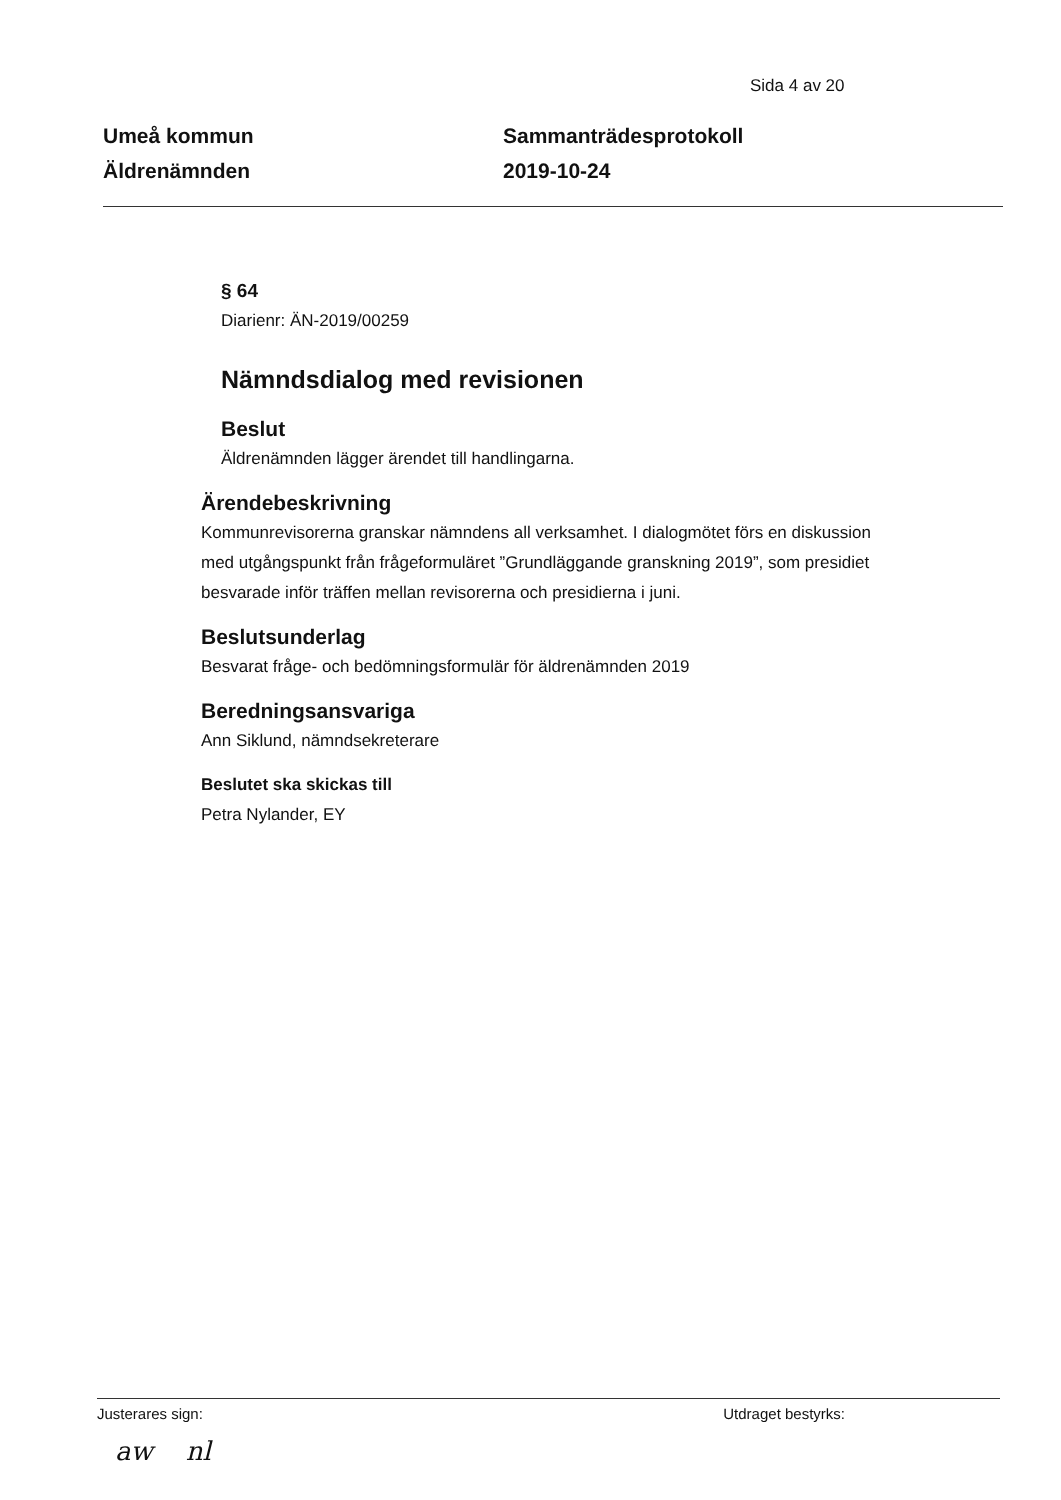Sida 4 av 20
Umeå kommun
Äldrenämnden
Sammanträdesprotokoll
2019-10-24
§ 64
Diarienr: ÄN-2019/00259
Nämndsdialog med revisionen
Beslut
Äldrenämnden lägger ärendet till handlingarna.
Ärendebeskrivning
Kommunrevisorerna granskar nämndens all verksamhet. I dialogmötet förs en diskussion med utgångspunkt från frågeformuläret ”Grundläggande granskning 2019”, som presidiet besvarade inför träffen mellan revisorerna och presidierna i juni.
Beslutsunderlag
Besvarat fråge- och bedömningsformulär för äldrenämnden 2019
Beredningsansvariga
Ann Siklund, nämndsekreterare
Beslutet ska skickas till
Petra Nylander, EY
Justerares sign: Utdraget bestyrks:
aw nl